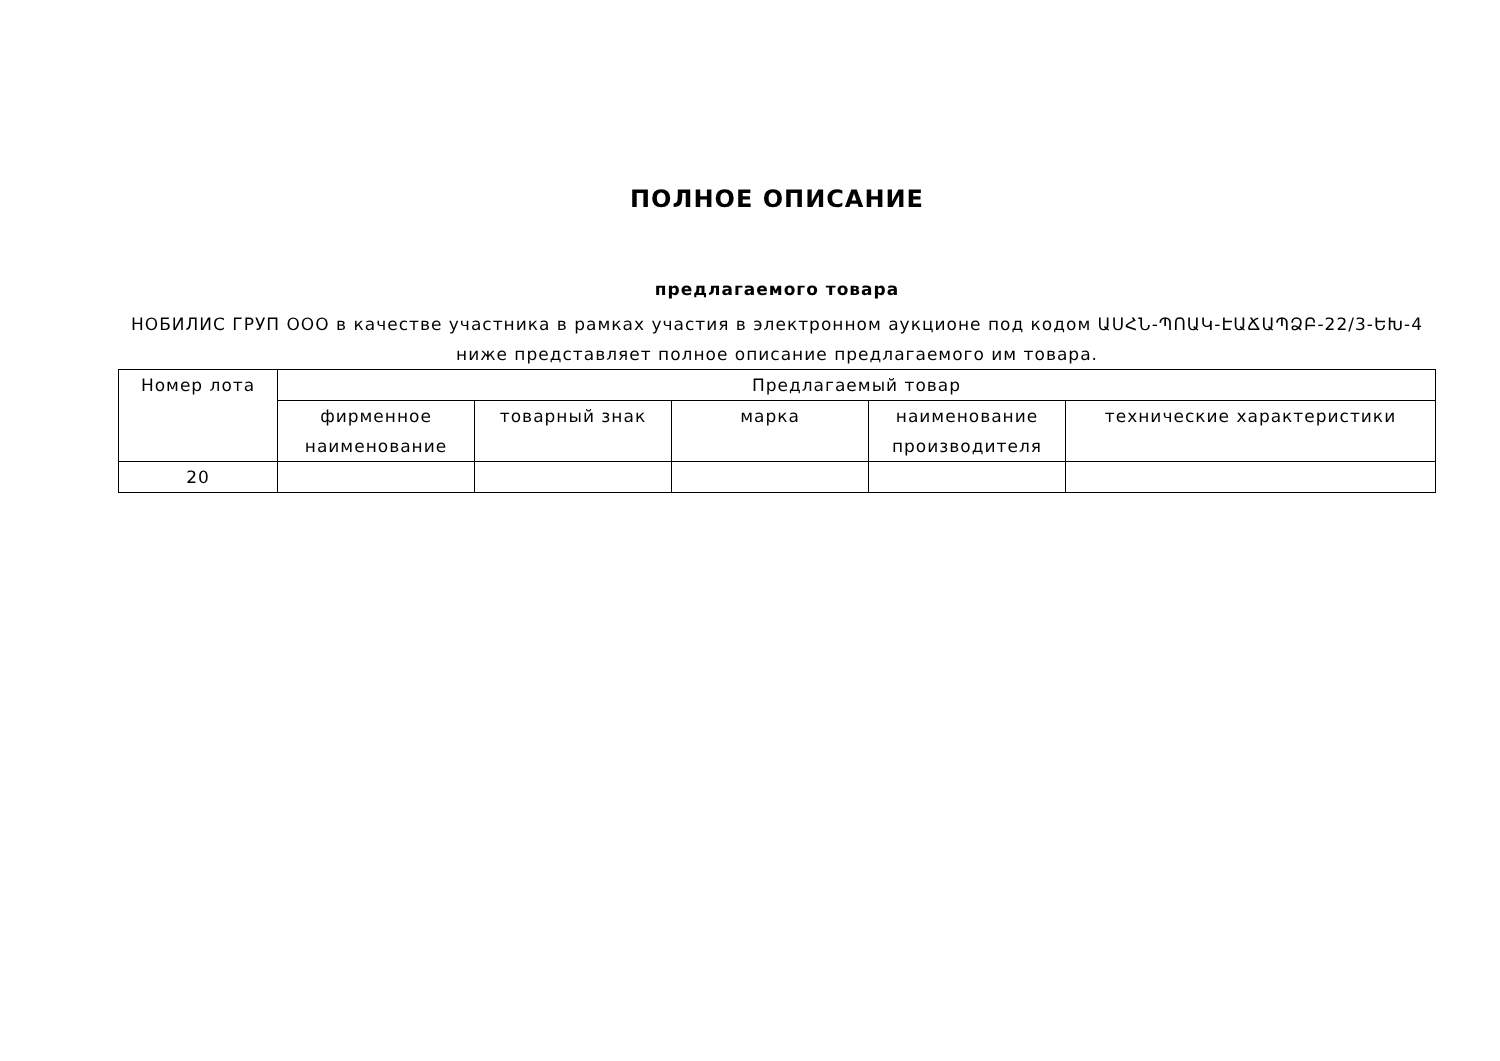ПОЛНОЕ ОПИСАНИЕ
предлагаемого товара
НОБИЛИС ГРУП ООО в качестве участника в рамках участия в электронном аукционе под кодом ԱՍՀՆ-ՊՈԱԿ-ԷԱՃԱՊՁԲ-22/3-ԵԽ-4 ниже представляет полное описание предлагаемого им товара.
| Номер лота | Предлагаемый товар | | | | |
| --- | --- | --- | --- | --- | --- |
| | фирменное наименование | товарный знак | марка | наименование производителя | технические характеристики |
| 20 | | | | | |